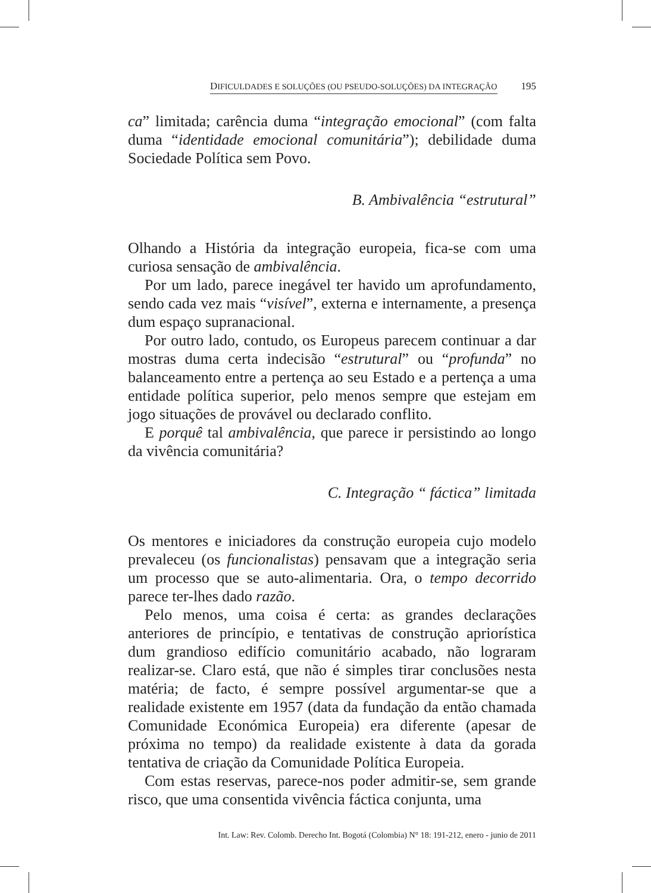DIFICULDADES E SOLUÇÕES (OU PSEUDO-SOLUÇÕES) DA INTEGRAÇÃO 195
ca” limitada; carência duma “integração emocional” (com falta duma “identidade emocional comunitária”); debilidade duma Sociedade Política sem Povo.
B. Ambivalência “estrutural”
Olhando a História da integração europeia, fica-se com uma curiosa sensação de ambivalência.
Por um lado, parece inegável ter havido um aprofundamento, sendo cada vez mais “visível”, externa e internamente, a presença dum espaço supranacional.
Por outro lado, contudo, os Europeus parecem continuar a dar mostras duma certa indecisão “estrutural” ou “profunda” no balanceamento entre a pertença ao seu Estado e a pertença a uma entidade política superior, pelo menos sempre que estejam em jogo situações de provável ou declarado conflito.
E porquê tal ambivalência, que parece ir persistindo ao longo da vivência comunitária?
C. Integração “ fáctica” limitada
Os mentores e iniciadores da construção europeia cujo modelo prevaleceu (os funcionalistas) pensavam que a integração seria um processo que se auto-alimentaria. Ora, o tempo decorrido parece ter-lhes dado razão.
Pelo menos, uma coisa é certa: as grandes declarações anteriores de princípio, e tentativas de construção apriorística dum grandioso edifício comunitário acabado, não lograram realizar-se. Claro está, que não é simples tirar conclusões nesta matéria; de facto, é sempre possível argumentar-se que a realidade existente em 1957 (data da fundação da então chamada Comunidade Económica Europeia) era diferente (apesar de próxima no tempo) da realidade existente à data da gorada tentativa de criação da Comunidade Política Europeia.
Com estas reservas, parece-nos poder admitir-se, sem grande risco, que uma consentida vivência fáctica conjunta, uma
Int. Law: Rev. Colomb. Derecho Int. Bogotá (Colombia) N° 18: 191-212, enero - junio de 2011